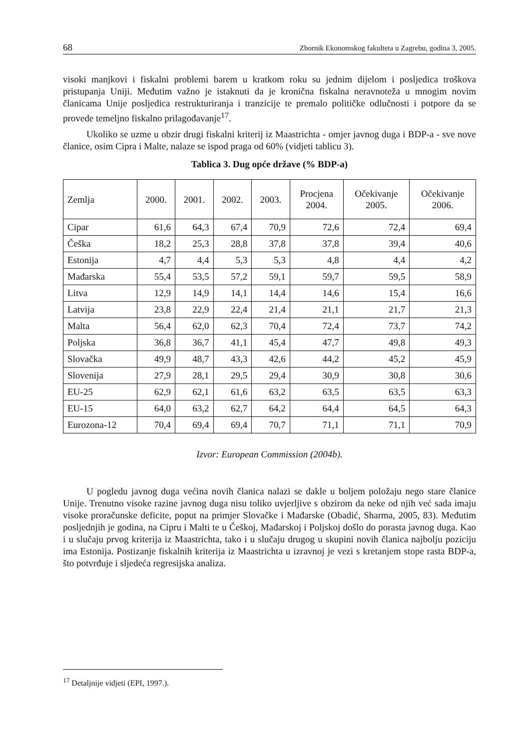68 Zbornik Ekonomskog fakulteta u Zagrebu, godina 3, 2005.
visoki manjkovi i fiskalni problemi barem u kratkom roku su jednim dijelom i posljedica troškova pristupanja Uniji. Međutim važno je istaknuti da je kronična fiskalna neravnoteža u mnogim novim članicama Unije posljedica restrukturiranja i tranzicije te premalo političke odlučnosti i potpore da se provede temeljno fiskalno prilagođavanje<sup>17</sup>.
Ukoliko se uzme u obzir drugi fiskalni kriterij iz Maastrichta - omjer javnog duga i BDP-a - sve nove članice, osim Cipra i Malte, nalaze se ispod praga od 60% (vidjeti tablicu 3).
Tablica 3. Dug opće države (% BDP-a)
| Zemlja | 2000. | 2001. | 2002. | 2003. | Procjena 2004. | Očekivanje 2005. | Očekivanje 2006. |
| --- | --- | --- | --- | --- | --- | --- | --- |
| Cipar | 61,6 | 64,3 | 67,4 | 70,9 | 72,6 | 72,4 | 69,4 |
| Češka | 18,2 | 25,3 | 28,8 | 37,8 | 37,8 | 39,4 | 40,6 |
| Estonija | 4,7 | 4,4 | 5,3 | 5,3 | 4,8 | 4,4 | 4,2 |
| Mađarska | 55,4 | 53,5 | 57,2 | 59,1 | 59,7 | 59,5 | 58,9 |
| Litva | 12,9 | 14,9 | 14,1 | 14,4 | 14,6 | 15,4 | 16,6 |
| Latvija | 23,8 | 22,9 | 22,4 | 21,4 | 21,1 | 21,7 | 21,3 |
| Malta | 56,4 | 62,0 | 62,3 | 70,4 | 72,4 | 73,7 | 74,2 |
| Poljska | 36,8 | 36,7 | 41,1 | 45,4 | 47,7 | 49,8 | 49,3 |
| Slovačka | 49,9 | 48,7 | 43,3 | 42,6 | 44,2 | 45,2 | 45,9 |
| Slovenija | 27,9 | 28,1 | 29,5 | 29,4 | 30,9 | 30,8 | 30,6 |
| EU-25 | 62,9 | 62,1 | 61,6 | 63,2 | 63,5 | 63,5 | 63,3 |
| EU-15 | 64,0 | 63,2 | 62,7 | 64,2 | 64,4 | 64,5 | 64,3 |
| Eurozona-12 | 70,4 | 69,4 | 69,4 | 70,7 | 71,1 | 71,1 | 70,9 |
Izvor: European Commission (2004b).
U pogledu javnog duga većina novih članica nalazi se dakle u boljem položaju nego stare članice Unije. Trenutno visoke razine javnog duga nisu toliko uvjerljive s obzirom da neke od njih već sada imaju visoke proračunske deficite, poput na primjer Slovačke i Mađarske (Obadić, Sharma, 2005, 83). Međutim posljednjih je godina, na Cipru i Malti te u Češkoj, Mađarskoj i Poljskoj došlo do porasta javnog duga. Kao i u slučaju prvog kriterija iz Maastrichta, tako i u slučaju drugog u skupini novih članica najbolju poziciju ima Estonija. Postizanje fiskalnih kriterija iz Maastrichta u izravnoj je vezi s kretanjem stope rasta BDP-a, što potvrđuje i sljedeća regresijska analiza.
<sup>17</sup> Detaljnije vidjeti (EPI, 1997.).